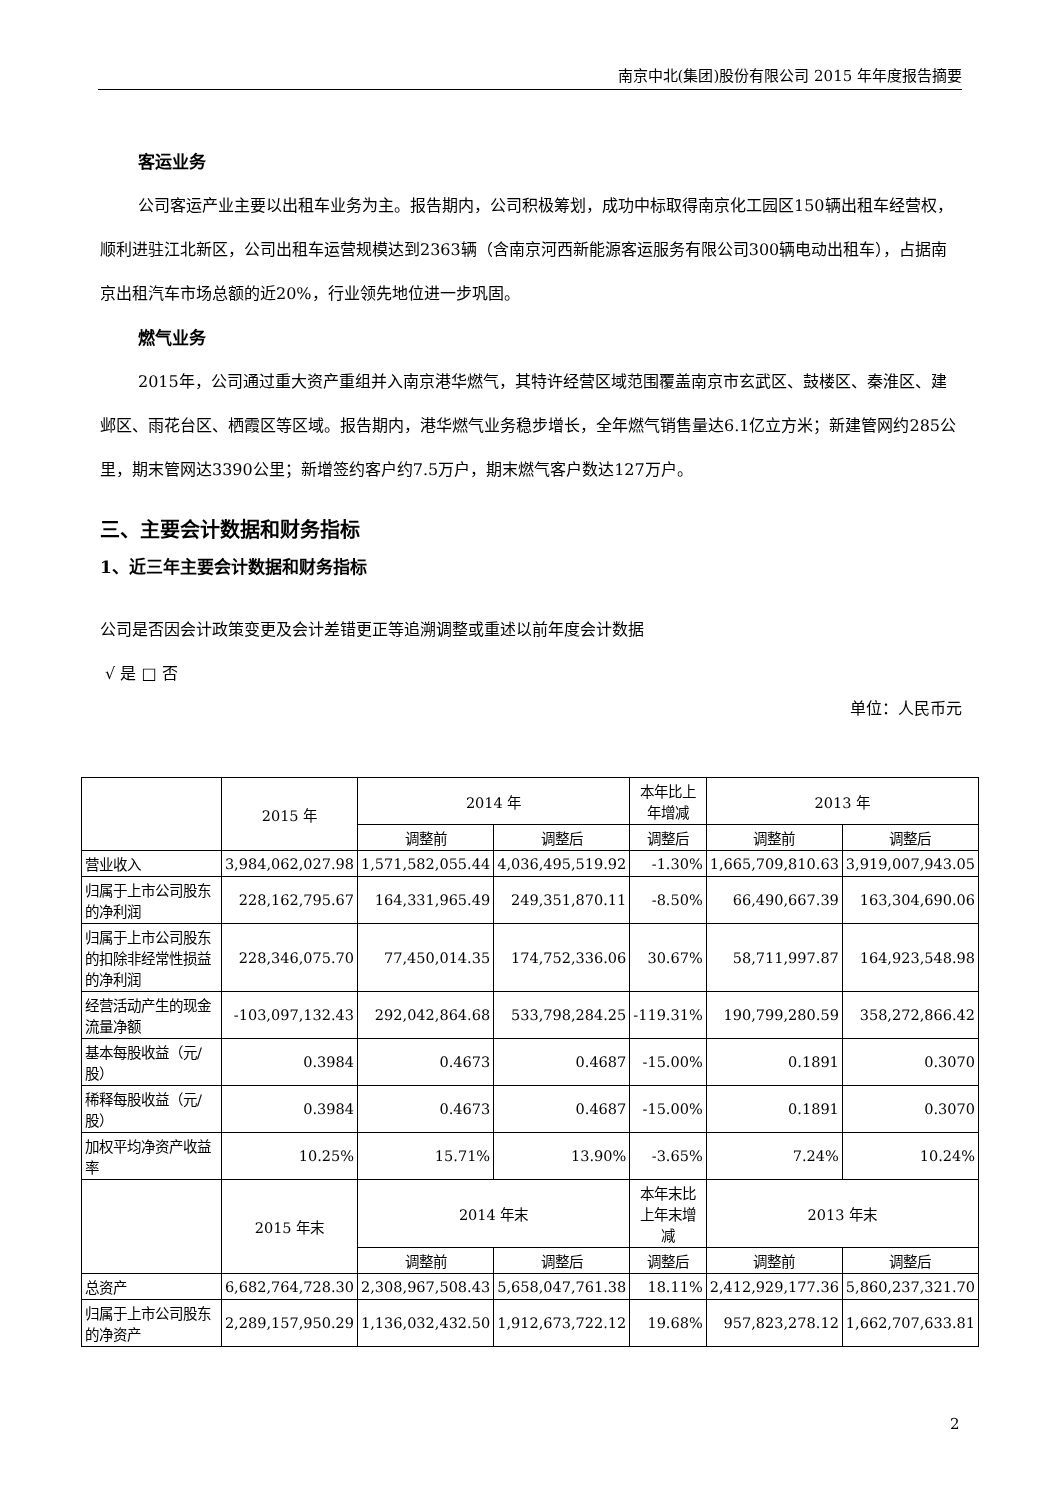南京中北(集团)股份有限公司 2015 年年度报告摘要
客运业务
公司客运产业主要以出租车业务为主。报告期内，公司积极筹划，成功中标取得南京化工园区150辆出租车经营权，顺利进驻江北新区，公司出租车运营规模达到2363辆（含南京河西新能源客运服务有限公司300辆电动出租车），占据南京出租汽车市场总额的近20%，行业领先地位进一步巩固。
燃气业务
2015年，公司通过重大资产重组并入南京港华燃气，其特许经营区域范围覆盖南京市玄武区、鼓楼区、秦淮区、建邺区、雨花台区、栖霞区等区域。报告期内，港华燃气业务稳步增长，全年燃气销售量达6.1亿立方米；新建管网约285公里，期末管网达3390公里；新增签约客户约7.5万户，期末燃气客户数达127万户。
三、主要会计数据和财务指标
1、近三年主要会计数据和财务指标
公司是否因会计政策变更及会计差错更正等追溯调整或重述以前年度会计数据
√ 是 □ 否
单位：人民币元
| | 2015 年 | 2014 年 | | 本年比上年增减 | 2013 年 | |
| --- | --- | --- | --- | --- | --- | --- |
| | | 调整前 | 调整后 | 调整后 | 调整前 | 调整后 |
| 营业收入 | 3,984,062,027.98 | 1,571,582,055.44 | 4,036,495,519.92 | -1.30% | 1,665,709,810.63 | 3,919,007,943.05 |
| 归属于上市公司股东的净利润 | 228,162,795.67 | 164,331,965.49 | 249,351,870.11 | -8.50% | 66,490,667.39 | 163,304,690.06 |
| 归属于上市公司股东的扣除非经常性损益的净利润 | 228,346,075.70 | 77,450,014.35 | 174,752,336.06 | 30.67% | 58,711,997.87 | 164,923,548.98 |
| 经营活动产生的现金流量净额 | -103,097,132.43 | 292,042,864.68 | 533,798,284.25 | -119.31% | 190,799,280.59 | 358,272,866.42 |
| 基本每股收益（元/股） | 0.3984 | 0.4673 | 0.4687 | -15.00% | 0.1891 | 0.3070 |
| 稀释每股收益（元/股） | 0.3984 | 0.4673 | 0.4687 | -15.00% | 0.1891 | 0.3070 |
| 加权平均净资产收益率 | 10.25% | 15.71% | 13.90% | -3.65% | 7.24% | 10.24% |
| | 2015 年末 | 2014 年末 | | 本年末比上年末增减 | 2013 年末 | |
| | | 调整前 | 调整后 | 调整后 | 调整前 | 调整后 |
| 总资产 | 6,682,764,728.30 | 2,308,967,508.43 | 5,658,047,761.38 | 18.11% | 2,412,929,177.36 | 5,860,237,321.70 |
| 归属于上市公司股东的净资产 | 2,289,157,950.29 | 1,136,032,432.50 | 1,912,673,722.12 | 19.68% | 957,823,278.12 | 1,662,707,633.81 |
2